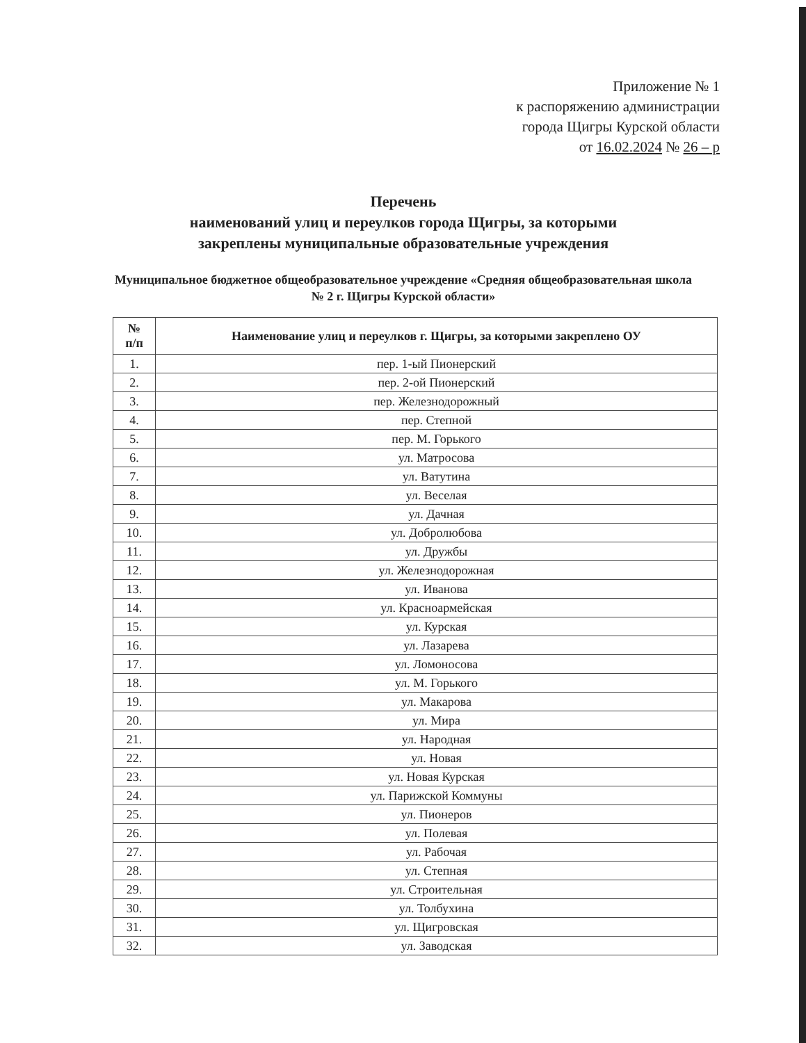Приложение № 1
к распоряжению администрации
города Щигры Курской области
от 16.02.2024 № 26 – р
Перечень
наименований улиц и переулков города Щигры, за которыми
закреплены муниципальные образовательные учреждения
Муниципальное бюджетное общеобразовательное учреждение «Средняя общеобразовательная школа № 2 г. Щигры Курской области»
| № п/п | Наименование улиц и переулков г. Щигры, за которыми закреплено ОУ |
| --- | --- |
| 1. | пер. 1-ый Пионерский |
| 2. | пер. 2-ой Пионерский |
| 3. | пер. Железнодорожный |
| 4. | пер. Степной |
| 5. | пер. М. Горького |
| 6. | ул. Матросова |
| 7. | ул. Ватутина |
| 8. | ул. Веселая |
| 9. | ул. Дачная |
| 10. | ул. Добролюбова |
| 11. | ул. Дружбы |
| 12. | ул. Железнодорожная |
| 13. | ул. Иванова |
| 14. | ул. Красноармейская |
| 15. | ул. Курская |
| 16. | ул. Лазарева |
| 17. | ул. Ломоносова |
| 18. | ул. М. Горького |
| 19. | ул. Макарова |
| 20. | ул. Мира |
| 21. | ул. Народная |
| 22. | ул. Новая |
| 23. | ул. Новая Курская |
| 24. | ул. Парижской Коммуны |
| 25. | ул. Пионеров |
| 26. | ул. Полевая |
| 27. | ул. Рабочая |
| 28. | ул. Степная |
| 29. | ул. Строительная |
| 30. | ул. Толбухина |
| 31. | ул. Щигровская |
| 32. | ул. Заводская |